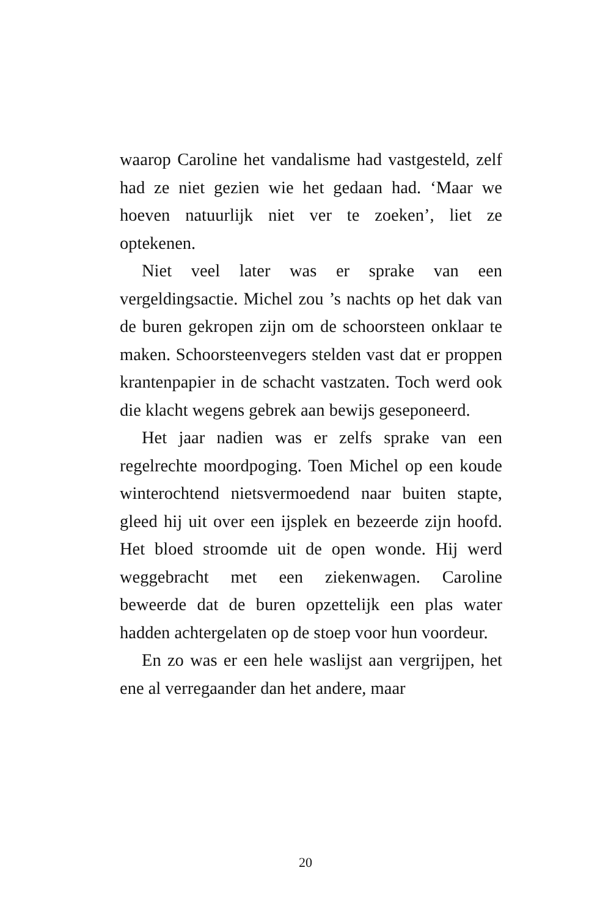waarop Caroline het vandalisme had vastgesteld, zelf had ze niet gezien wie het gedaan had. ‘Maar we hoeven natuurlijk niet ver te zoeken’, liet ze optekenen.
Niet veel later was er sprake van een vergeldingsactie. Michel zou ’s nachts op het dak van de buren gekropen zijn om de schoorsteen onklaar te maken. Schoorsteenvegers stelden vast dat er proppen krantenpapier in de schacht vastzaten. Toch werd ook die klacht wegens gebrek aan bewijs geseponeerd.
Het jaar nadien was er zelfs sprake van een regelrechte moordpoging. Toen Michel op een koude winterochtend nietsvermoedend naar buiten stapte, gleed hij uit over een ijsplek en bezeerde zijn hoofd. Het bloed stroomde uit de open wonde. Hij werd weggebracht met een ziekenwagen. Caroline beweerde dat de buren opzettelijk een plas water hadden achtergelaten op de stoep voor hun voordeur.
En zo was er een hele waslijst aan vergrijpen, het ene al verregaander dan het andere, maar
20